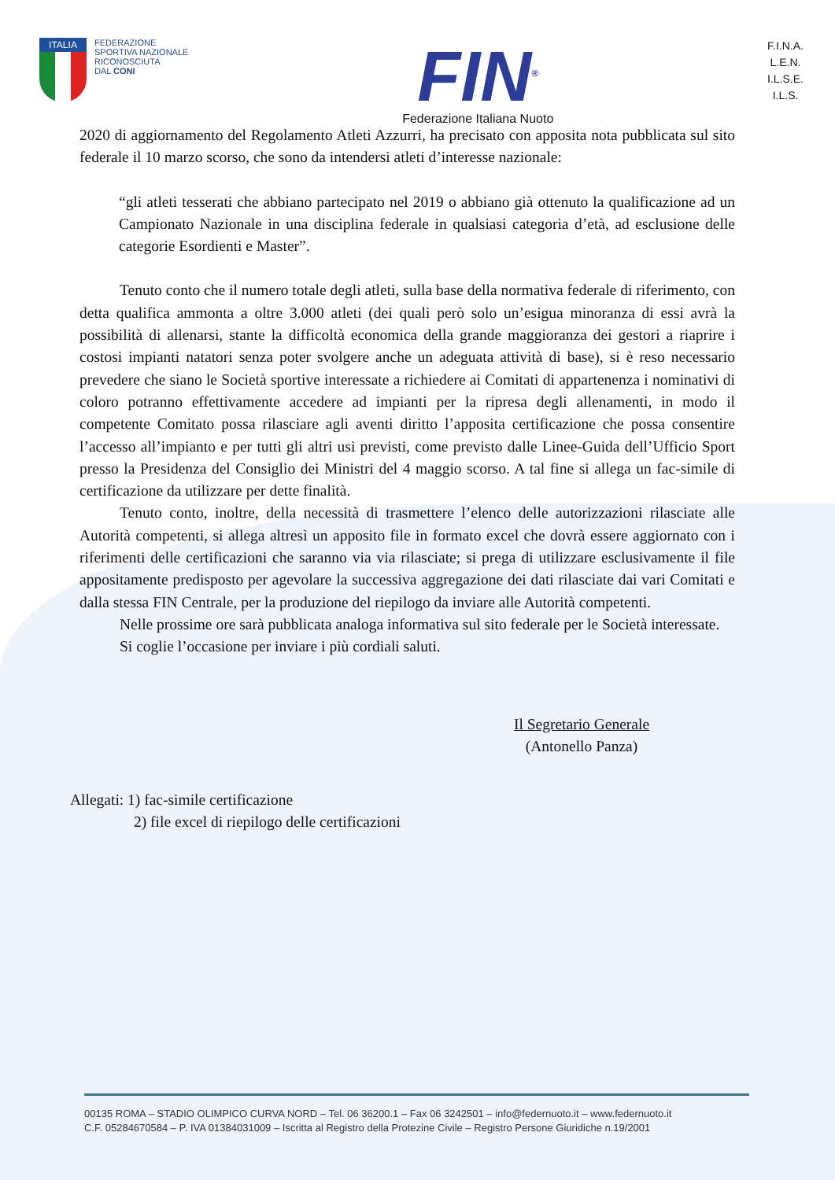ITALIA
FEDERAZIONE
SPORTIVA NAZIONALE
RICONOSCIUTA
DAL CONI
FIN<sup>®</sup>
Federazione Italiana Nuoto
F.I.N.A.
L.E.N.
I.L.S.E.
I.L.S.
2020 di aggiornamento del Regolamento Atleti Azzurri, ha precisato con apposita nota pubblicata sul sito federale il 10 marzo scorso, che sono da intendersi atleti d’interesse nazionale:
“gli atleti tesserati che abbiano partecipato nel 2019 o abbiano già ottenuto la qualificazione ad un Campionato Nazionale in una disciplina federale in qualsiasi categoria d’età, ad esclusione delle categorie Esordienti e Master”.
Tenuto conto che il numero totale degli atleti, sulla base della normativa federale di riferimento, con detta qualifica ammonta a oltre 3.000 atleti (dei quali però solo un’esigua minoranza di essi avrà la possibilità di allenarsi, stante la difficoltà economica della grande maggioranza dei gestori a riaprire i costosi impianti natatori senza poter svolgere anche un adeguata attività di base), si è reso necessario prevedere che siano le Società sportive interessate a richiedere ai Comitati di appartenenza i nominativi di coloro potranno effettivamente accedere ad impianti per la ripresa degli allenamenti, in modo il competente Comitato possa rilasciare agli aventi diritto l’apposita certificazione che possa consentire l’accesso all’impianto e per tutti gli altri usi previsti, come previsto dalle Linee-Guida dell’Ufficio Sport presso la Presidenza del Consiglio dei Ministri del 4 maggio scorso. A tal fine si allega un fac-simile di certificazione da utilizzare per dette finalità.
Tenuto conto, inoltre, della necessità di trasmettere l’elenco delle autorizzazioni rilasciate alle Autorità competenti, si allega altresì un apposito file in formato excel che dovrà essere aggiornato con i riferimenti delle certificazioni che saranno via via rilasciate; si prega di utilizzare esclusivamente il file appositamente predisposto per agevolare la successiva aggregazione dei dati rilasciate dai vari Comitati e dalla stessa FIN Centrale, per la produzione del riepilogo da inviare alle Autorità competenti.
Nelle prossime ore sarà pubblicata analoga informativa sul sito federale per le Società interessate.
Si coglie l’occasione per inviare i più cordiali saluti.
Il Segretario Generale
(Antonello Panza)
Allegati: 1) fac-simile certificazione
2) file excel di riepilogo delle certificazioni
00135 ROMA – STADIO OLIMPICO CURVA NORD – Tel. 06 36200.1 – Fax 06 3242501 – info@federnuoto.it – www.federnuoto.it
C.F. 05284670584 – P. IVA 01384031009 – Iscritta al Registro della Protezine Civile – Registro Persone Giuridiche n.19/2001